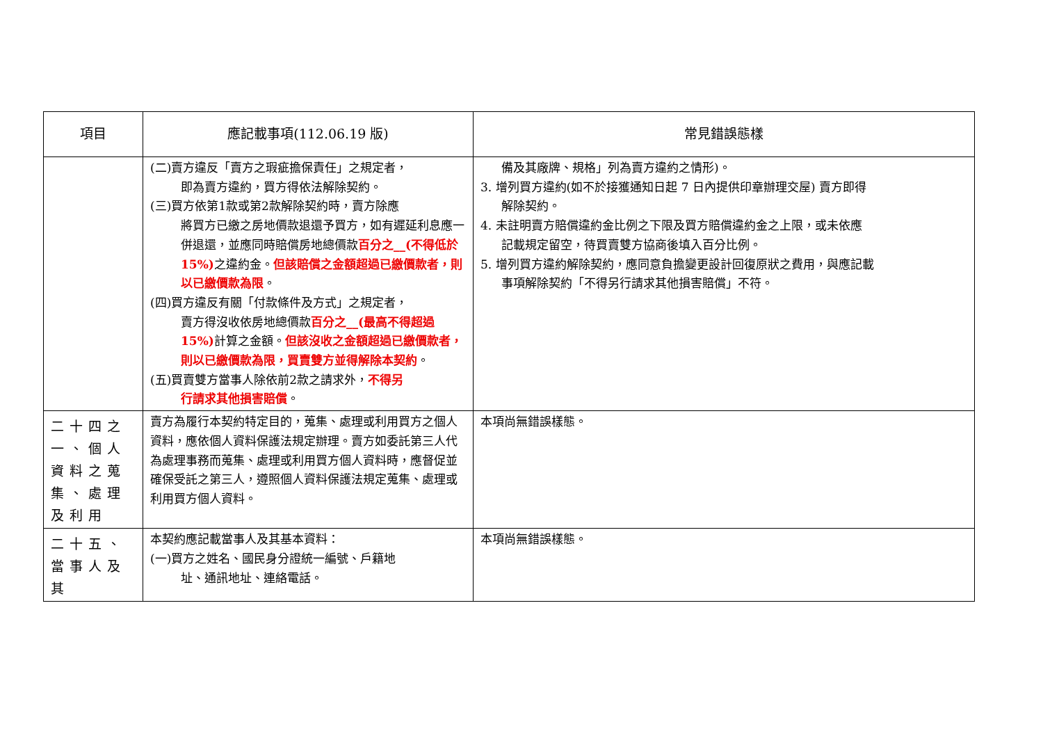| 項目 | 應記載事項(112.06.19 版) | 常見錯誤態樣 |
| --- | --- | --- |
| | (二)賣方違反「賣方之瑕疵擔保責任」之規定者， 即為賣方違約，買方得依法解除契約。 (三)買方依第1款或第2款解除契約時，賣方除應 將買方已繳之房地價款退還予買方，如有遲延利息應一併退還，並應同時賠償房地總價款 百分之__(不得低於15%) 之違約金。 但該賠償之金額超過已繳價款者，則以已繳價款為限 。 (四)買方違反有關「付款條件及方式」之規定者， 賣方得沒收依房地總價款 百分之__(最高不得超過15%) 計算之金額。 但該沒收之金額超過已繳價款者，則以已繳價款為限，買賣雙方並得解除本契約 。 (五)買賣雙方當事人除依前2款之請求外， 不得另 行請求其他損害賠償 。 | 備及其廠牌、規格」列為賣方違約之情形)。 3. 增列買方違約(如不於接獲通知日起 7 日內提供印章辦理交屋) 賣方即得 解除契約。 4. 未註明賣方賠償違約金比例之下限及買方賠償違約金之上限，或未依應 記載規定留空，待買賣雙方協商後填入百分比例。 5. 增列買方違約解除契約，應同意負擔變更設計回復原狀之費用，與應記載 事項解除契約「不得另行請求其他損害賠償」不符。 |
| 二十四之一、個人資料之蒐集、處理及利用 | 賣方為履行本契約特定目的，蒐集、處理或利用買方之個人資料，應依個人資料保護法規定辦理。賣方如委託第三人代為處理事務而蒐集、處理或利用買方個人資料時，應督促並確保受託之第三人，遵照個人資料保護法規定蒐集、處理或利用買方個人資料。 | 本項尚無錯誤樣態。 |
| 二十五、當事人及其 | 本契約應記載當事人及其基本資料： (一)買方之姓名、國民身分證統一編號、戶籍地 址、通訊地址、連絡電話。 | 本項尚無錯誤樣態。 |